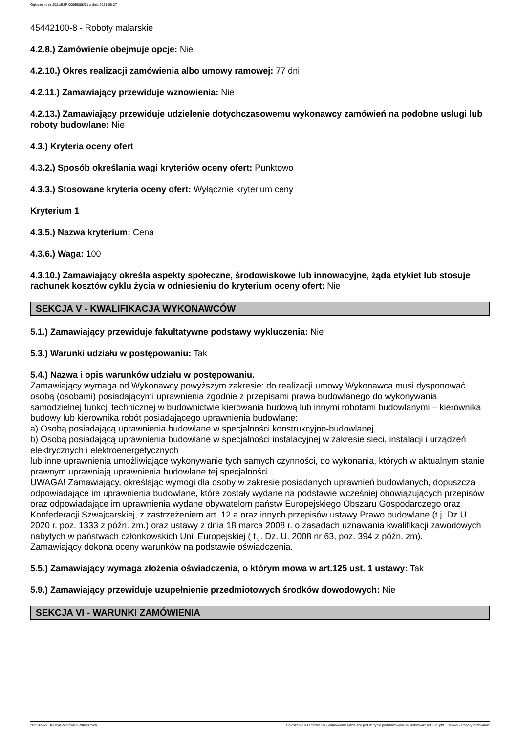Ogłoszenie nr 2021/BZP 00066388/01 z dnia 2021-05-27
45442100-8 - Roboty malarskie
4.2.8.) Zamówienie obejmuje opcje: Nie
4.2.10.) Okres realizacji zamówienia albo umowy ramowej: 77 dni
4.2.11.) Zamawiający przewiduje wznowienia: Nie
4.2.13.) Zamawiający przewiduje udzielenie dotychczasowemu wykonawcy zamówień na podobne usługi lub roboty budowlane: Nie
4.3.) Kryteria oceny ofert
4.3.2.) Sposób określania wagi kryteriów oceny ofert: Punktowo
4.3.3.) Stosowane kryteria oceny ofert: Wyłącznie kryterium ceny
Kryterium 1
4.3.5.) Nazwa kryterium: Cena
4.3.6.) Waga: 100
4.3.10.) Zamawiający określa aspekty społeczne, środowiskowe lub innowacyjne, żąda etykiet lub stosuje rachunek kosztów cyklu życia w odniesieniu do kryterium oceny ofert: Nie
SEKCJA V - KWALIFIKACJA WYKONAWCÓW
5.1.) Zamawiający przewiduje fakultatywne podstawy wykluczenia: Nie
5.3.) Warunki udziału w postępowaniu: Tak
5.4.) Nazwa i opis warunków udziału w postępowaniu.
Zamawiający wymaga od Wykonawcy powyższym zakresie: do realizacji umowy Wykonawca musi dysponować osobą (osobami) posiadającymi uprawnienia zgodnie z przepisami prawa budowlanego do wykonywania samodzielnej funkcji technicznej w budownictwie kierowania budową lub innymi robotami budowlanymi – kierownika budowy lub kierownika robót posiadającego uprawnienia budowlane:
a) Osobą posiadającą uprawnienia budowlane w specjalności konstrukcyjno-budowlanej,
b) Osobą posiadającą uprawnienia budowlane w specjalności instalacyjnej w zakresie sieci, instalacji i urządzeń elektrycznych i elektroenergetycznych
lub inne uprawnienia umożliwiające wykonywanie tych samych czynności, do wykonania, których w aktualnym stanie prawnym uprawniają uprawnienia budowlane tej specjalności.
UWAGA! Zamawiający, określając wymogi dla osoby w zakresie posiadanych uprawnień budowlanych, dopuszcza odpowiadające im uprawnienia budowlane, które zostały wydane na podstawie wcześniej obowiązujących przepisów oraz odpowiadające im uprawnienia wydane obywatelom państw Europejskiego Obszaru Gospodarczego oraz Konfederacji Szwajcarskiej, z zastrzeżeniem art. 12 a oraz innych przepisów ustawy Prawo budowlane (t.j. Dz.U. 2020 r. poz. 1333 z późn. zm.) oraz ustawy z dnia 18 marca 2008 r. o zasadach uznawania kwalifikacji zawodowych nabytych w państwach członkowskich Unii Europejskiej ( t.j. Dz. U. 2008 nr 63, poz. 394 z późn. zm).
Zamawiający dokona oceny warunków na podstawie oświadczenia.
5.5.) Zamawiający wymaga złożenia oświadczenia, o którym mowa w art.125 ust. 1 ustawy: Tak
5.9.) Zamawiający przewiduje uzupełnienie przedmiotowych środków dowodowych: Nie
SEKCJA VI - WARUNKI ZAMÓWIENIA
2021-05-27 Biuletyn Zamówień Publicznych Ogłoszenie o zamówieniu - Zamówienie udzielane jest w trybie podstawowym na podstawie: art. 275 pkt 1 ustawy - Roboty budowlane